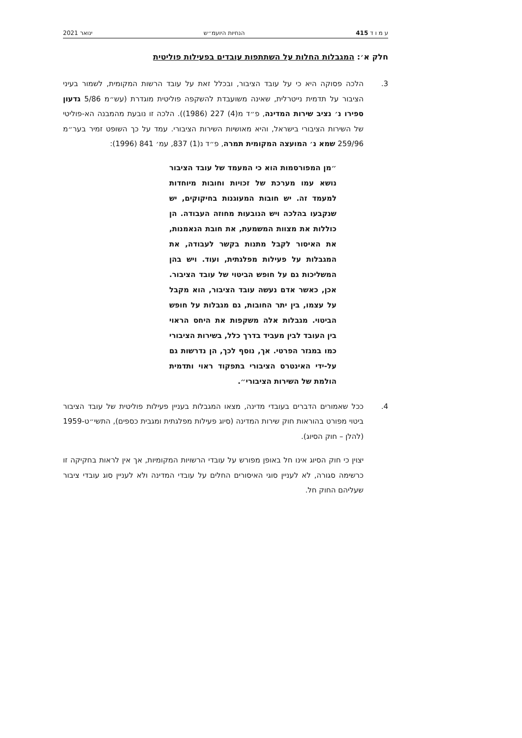ע מ ו ד 415 הנחיות היועמ״ש ינואר 2021
חלק א׳: המגבלות החלות על השתתפות עובדים בפעילות פוליטית
3. הלכה פסוקה היא כי על עובד הציבור, ובכלל זאת על עובד הרשות המקומית, לשמור בעיני הציבור על תדמית נייטרלית, שאינה משועבדת להשקפה פוליטית מוגדרת (עש״מ 5/86 גדעון ספירו נ׳ נציב שירות המדינה, פ״ד מ(4) 227 (1986)). הלכה זו נובעת מהמבנה הא-פוליטי של השירות הציבורי בישראל, והיא מאושיות השירות הציבורי. עמד על כך השופט זמיר בער״מ 259/96 שמא נ׳ המועצה המקומית תמרה, פ״ד נ(1) 837, עמ׳ 841 (1996):
״מן המפורסמות הוא כי המעמד של עובד הציבור נושא עמו מערכת של זכויות וחובות מיוחדות למעמד זה. יש חובות המעוגנות בחיקוקים, יש שנקבעו בהלכה ויש הנובעות מחוזה העבודה. הן כוללות את מצוות המשמעת, את חובת הנאמנות, את האיסור לקבל מתנות בקשר לעבודה, את המגבלות על פעילות מפלגתית, ועוד. ויש בהן המשליכות גם על חופש הביטוי של עובד הציבור. אכן, כאשר אדם נעשה עובד הציבור, הוא מקבל על עצמו, בין יתר החובות, גם מגבלות על חופש הביטוי. מגבלות אלה משקפות את היחס הראוי בין העובד לבין מעביד בדרך כלל, בשירות הציבורי כמו במגזר הפרטי. אך, נוסף לכך, הן נדרשות גם על-ידי האינטרס הציבורי בתפקוד ראוי ותדמית הולמת של השירות הציבורי״.
4. ככל שאמורים הדברים בעובדי מדינה, מצאו המגבלות בעניין פעילות פוליטית של עובד הציבור ביטוי מפורט בהוראות חוק שירות המדינה (סיוג פעילות מפלגתית ומגבית כספים), התשי״ט-1959 (להלן – חוק הסיוג).
יצוין כי חוק הסיוג אינו חל באופן מפורש על עובדי הרשויות המקומיות, אך אין לראות בחקיקה זו כרשימה סגורה, לא לעניין סוגי האיסורים החלים על עובדי המדינה ולא לעניין סוג עובדי ציבור שעליהם החוק חל.